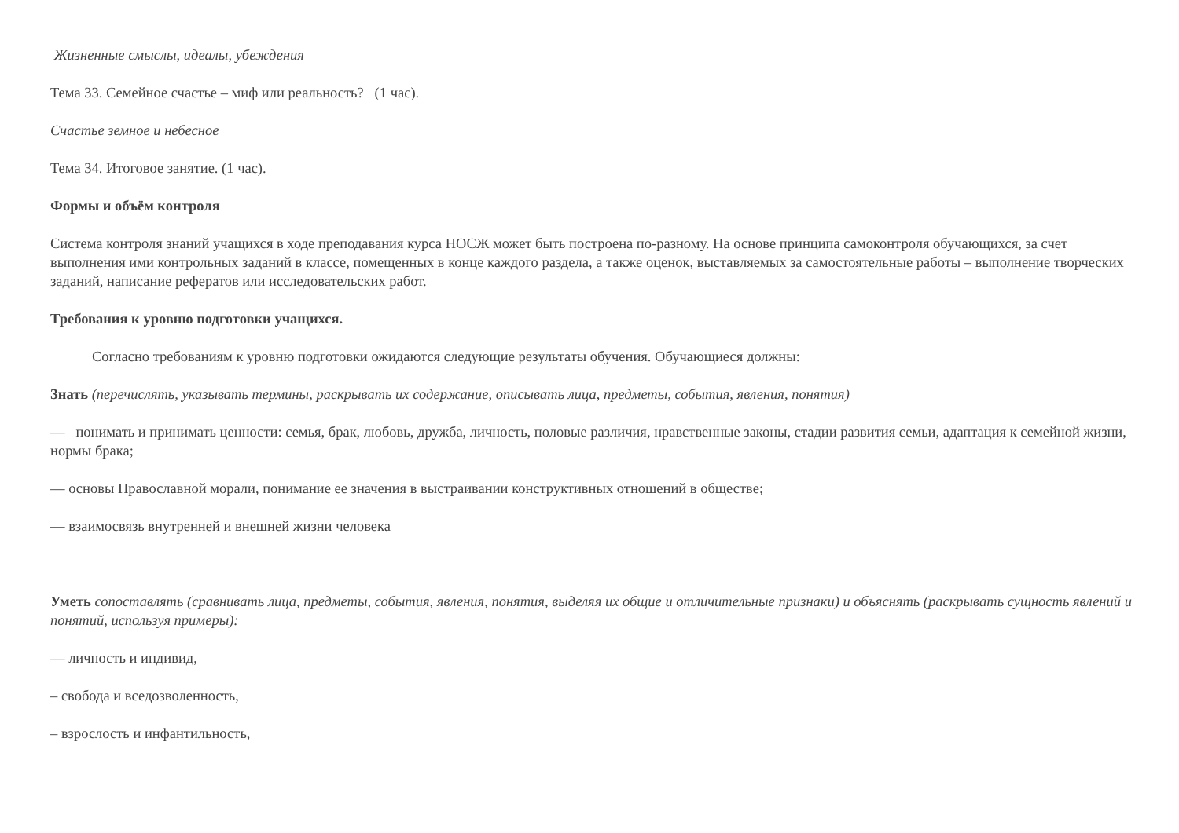Жизненные смыслы, идеалы, убеждения
Тема 33. Семейное счастье – миф или реальность? (1 час).
Счастье земное и небесное
Тема 34. Итоговое занятие. (1 час).
Формы и объём контроля
Система контроля знаний учащихся в ходе преподавания курса НОСЖ может быть построена по-разному. На основе принципа самоконтроля обучающихся, за счет выполнения ими контрольных заданий в классе, помещенных в конце каждого раздела, а также оценок, выставляемых за самостоятельные работы – выполнение творческих заданий, написание рефератов или исследовательских работ.
Требования к уровню подготовки учащихся.
Согласно требованиям к уровню подготовки ожидаются следующие результаты обучения. Обучающиеся должны:
Знать (перечислять, указывать термины, раскрывать их содержание, описывать лица, предметы, события, явления, понятия)
— понимать и принимать ценности: семья, брак, любовь, дружба, личность, половые различия, нравственные законы, стадии развития семьи, адаптация к семейной жизни, нормы брака;
— основы Православной морали, понимание ее значения в выстраивании конструктивных отношений в обществе;
— взаимосвязь внутренней и внешней жизни человека
Уметь сопоставлять (сравнивать лица, предметы, события, явления, понятия, выделяя их общие и отличительные признаки) и объяснять (раскрывать сущность явлений и понятий, используя примеры):
— личность и индивид,
– свобода и вседозволенность,
– взрослость и инфантильность,